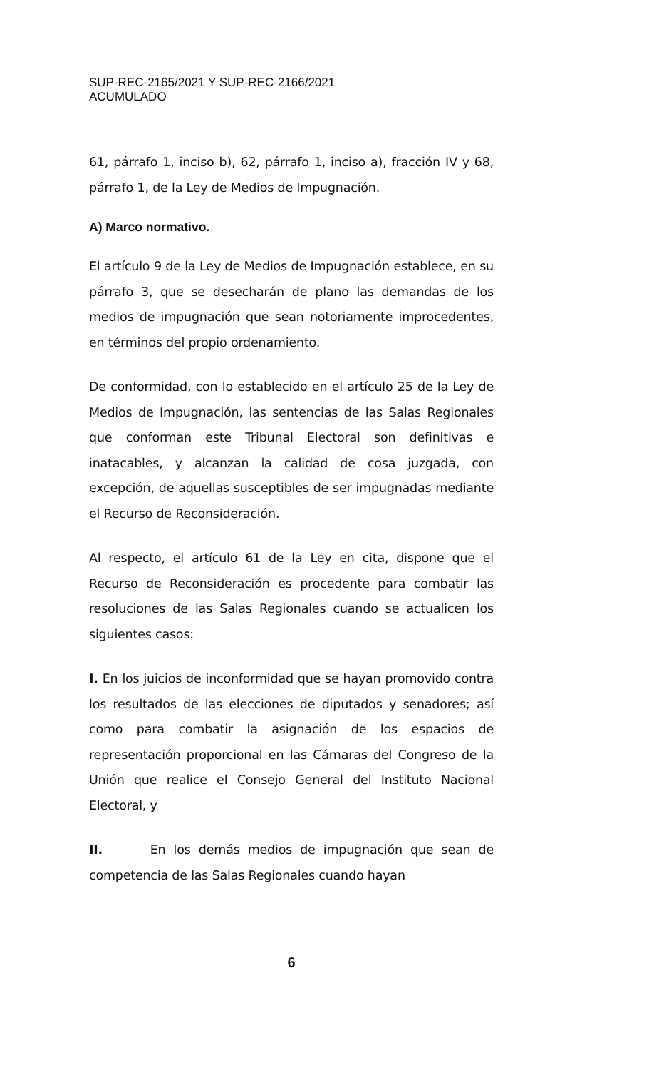SUP-REC-2165/2021 Y SUP-REC-2166/2021
ACUMULADO
61, párrafo 1, inciso b), 62, párrafo 1, inciso a), fracción IV y 68, párrafo 1, de la Ley de Medios de Impugnación.
A) Marco normativo.
El artículo 9 de la Ley de Medios de Impugnación establece, en su párrafo 3, que se desecharán de plano las demandas de los medios de impugnación que sean notoriamente improcedentes, en términos del propio ordenamiento.
De conformidad, con lo establecido en el artículo 25 de la Ley de Medios de Impugnación, las sentencias de las Salas Regionales que conforman este Tribunal Electoral son definitivas e inatacables, y alcanzan la calidad de cosa juzgada, con excepción, de aquellas susceptibles de ser impugnadas mediante el Recurso de Reconsideración.
Al respecto, el artículo 61 de la Ley en cita, dispone que el Recurso de Reconsideración es procedente para combatir las resoluciones de las Salas Regionales cuando se actualicen los siguientes casos:
I. En los juicios de inconformidad que se hayan promovido contra los resultados de las elecciones de diputados y senadores; así como para combatir la asignación de los espacios de representación proporcional en las Cámaras del Congreso de la Unión que realice el Consejo General del Instituto Nacional Electoral, y
II. En los demás medios de impugnación que sean de competencia de las Salas Regionales cuando hayan
6